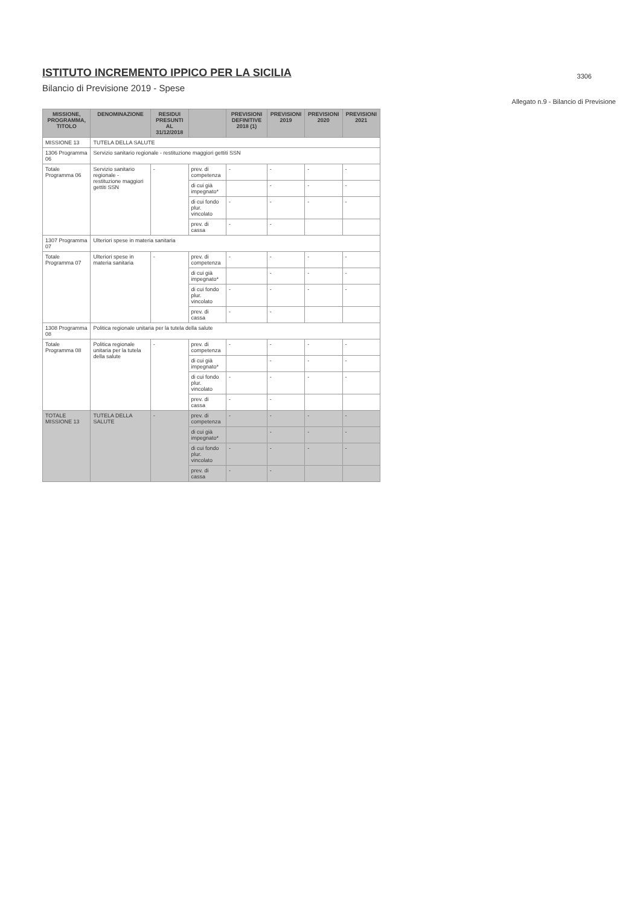3306
ISTITUTO INCREMENTO IPPICO PER LA SICILIA
Bilancio di Previsione 2019 - Spese
Allegato n.9 - Bilancio di Previsione
| MISSIONE, PROGRAMMA, TITOLO | DENOMINAZIONE | RESIDUI PRESUNTI AL 31/12/2018 | | PREVISIONI DEFINITIVE 2018 (1) | PREVISIONI 2019 | PREVISIONI 2020 | PREVISIONI 2021 |
| --- | --- | --- | --- | --- | --- | --- | --- |
| MISSIONE 13 | TUTELA DELLA SALUTE | | | | | | |
| 1306 Programma 06 | Servizio sanitario regionale - restituzione maggiori gettiti SSN | | | | | | |
| Totale Programma 06 | Servizio sanitario regionale - restituzione maggiori gettiti SSN | - | prev. di competenza | - | - | - | - |
| | | | di cui già impegnato* | | - | - | - |
| | | | di cui fondo plur. vincolato | - | - | - | - |
| | | | prev. di cassa | - | - | | |
| 1307 Programma 07 | Ulteriori spese in materia sanitaria | | | | | | |
| Totale Programma 07 | Ulteriori spese in materia sanitaria | - | prev. di competenza | - | - | - | - |
| | | | di cui già impegnato* | | - | - | - |
| | | | di cui fondo plur. vincolato | - | - | - | - |
| | | | prev. di cassa | - | - | | |
| 1308 Programma 08 | Politica regionale unitaria per la tutela della salute | | | | | | |
| Totale Programma 08 | Politica regionale unitaria per la tutela della salute | - | prev. di competenza | - | - | - | - |
| | | | di cui già impegnato* | | - | - | - |
| | | | di cui fondo plur. vincolato | - | - | - | - |
| | | | prev. di cassa | - | - | | |
| TOTALE MISSIONE 13 | TUTELA DELLA SALUTE | - | prev. di competenza | - | - | - | - |
| | | | di cui già impegnato* | | - | - | - |
| | | | di cui fondo plur. vincolato | - | - | - | - |
| | | | prev. di cassa | - | - | | |